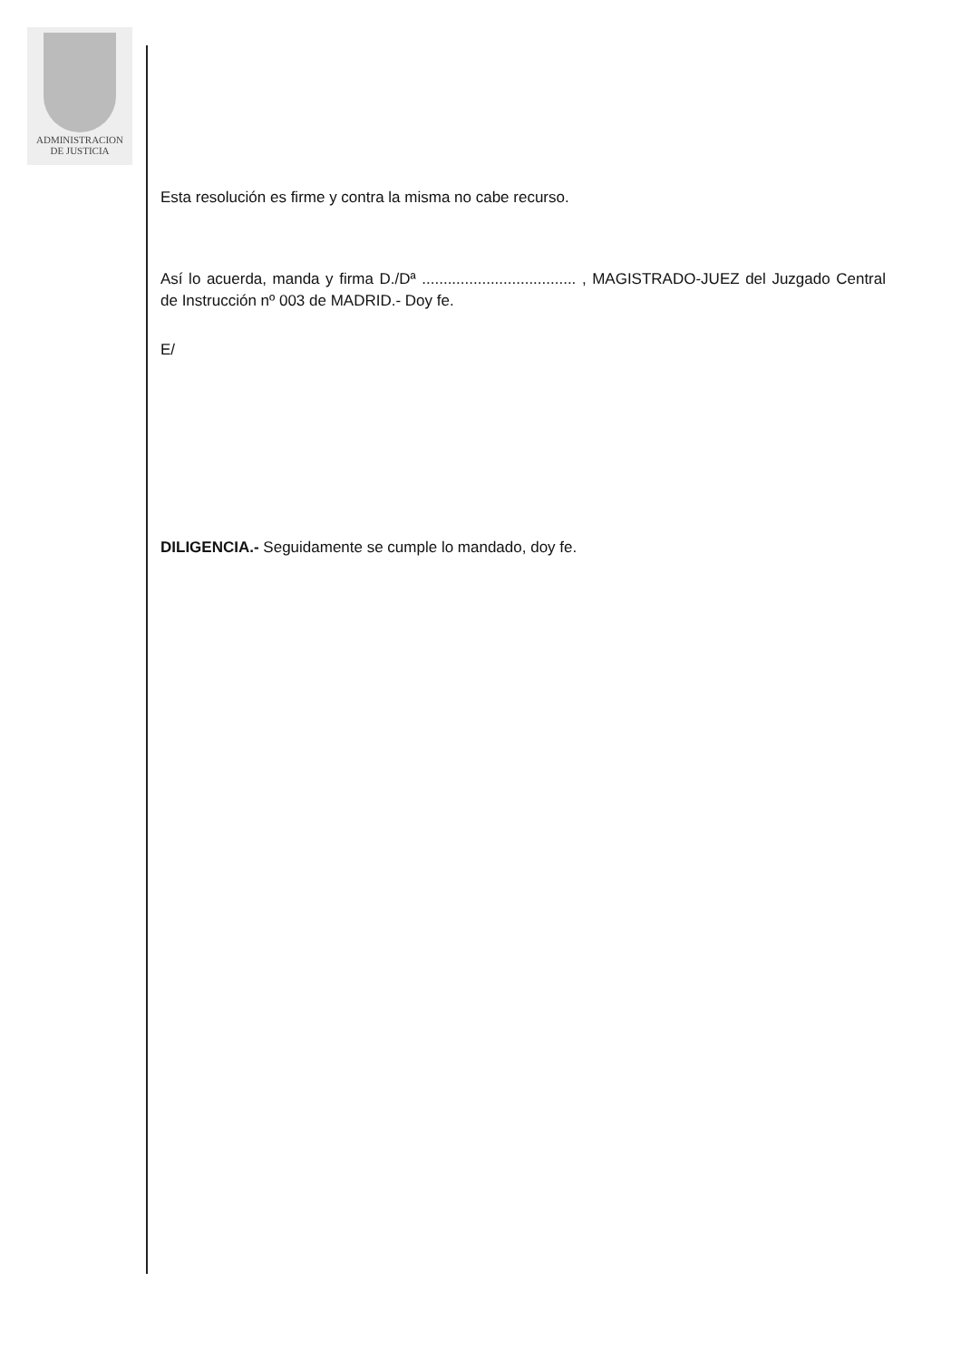ADMINISTRACION
DE JUSTICIA
Esta resolución es firme y contra la misma no cabe recurso.
Así lo acuerda, manda y firma D./Dª .................................... , MAGISTRADO-JUEZ del Juzgado Central de Instrucción nº 003 de MADRID.- Doy fe.
E/
DILIGENCIA.- Seguidamente se cumple lo mandado, doy fe.